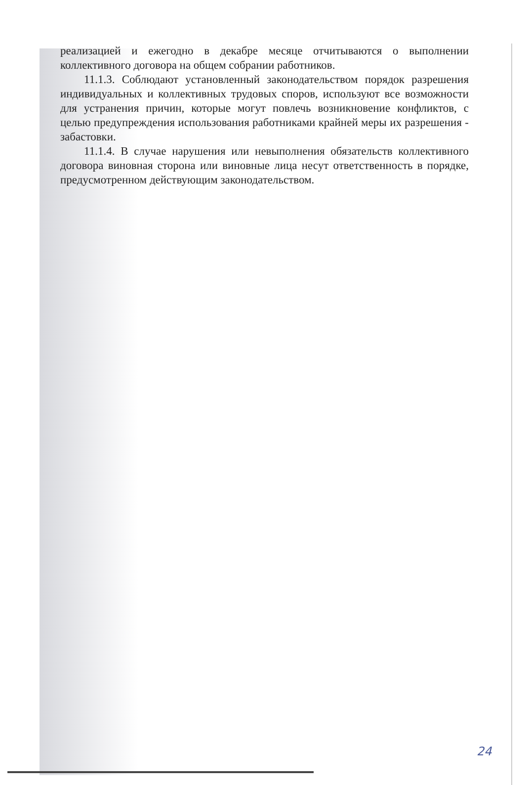реализацией и ежегодно в декабре месяце отчитываются о выполнении коллективного договора на общем собрании работников.
11.1.3. Соблюдают установленный законодательством порядок разрешения индивидуальных и коллективных трудовых споров, используют все возможности для устранения причин, которые могут повлечь возникновение конфликтов, с целью предупреждения использования работниками крайней меры их разрешения - забастовки.
11.1.4. В случае нарушения или невыполнения обязательств коллективного договора виновная сторона или виновные лица несут ответственность в порядке, предусмотренном действующим законодательством.
24